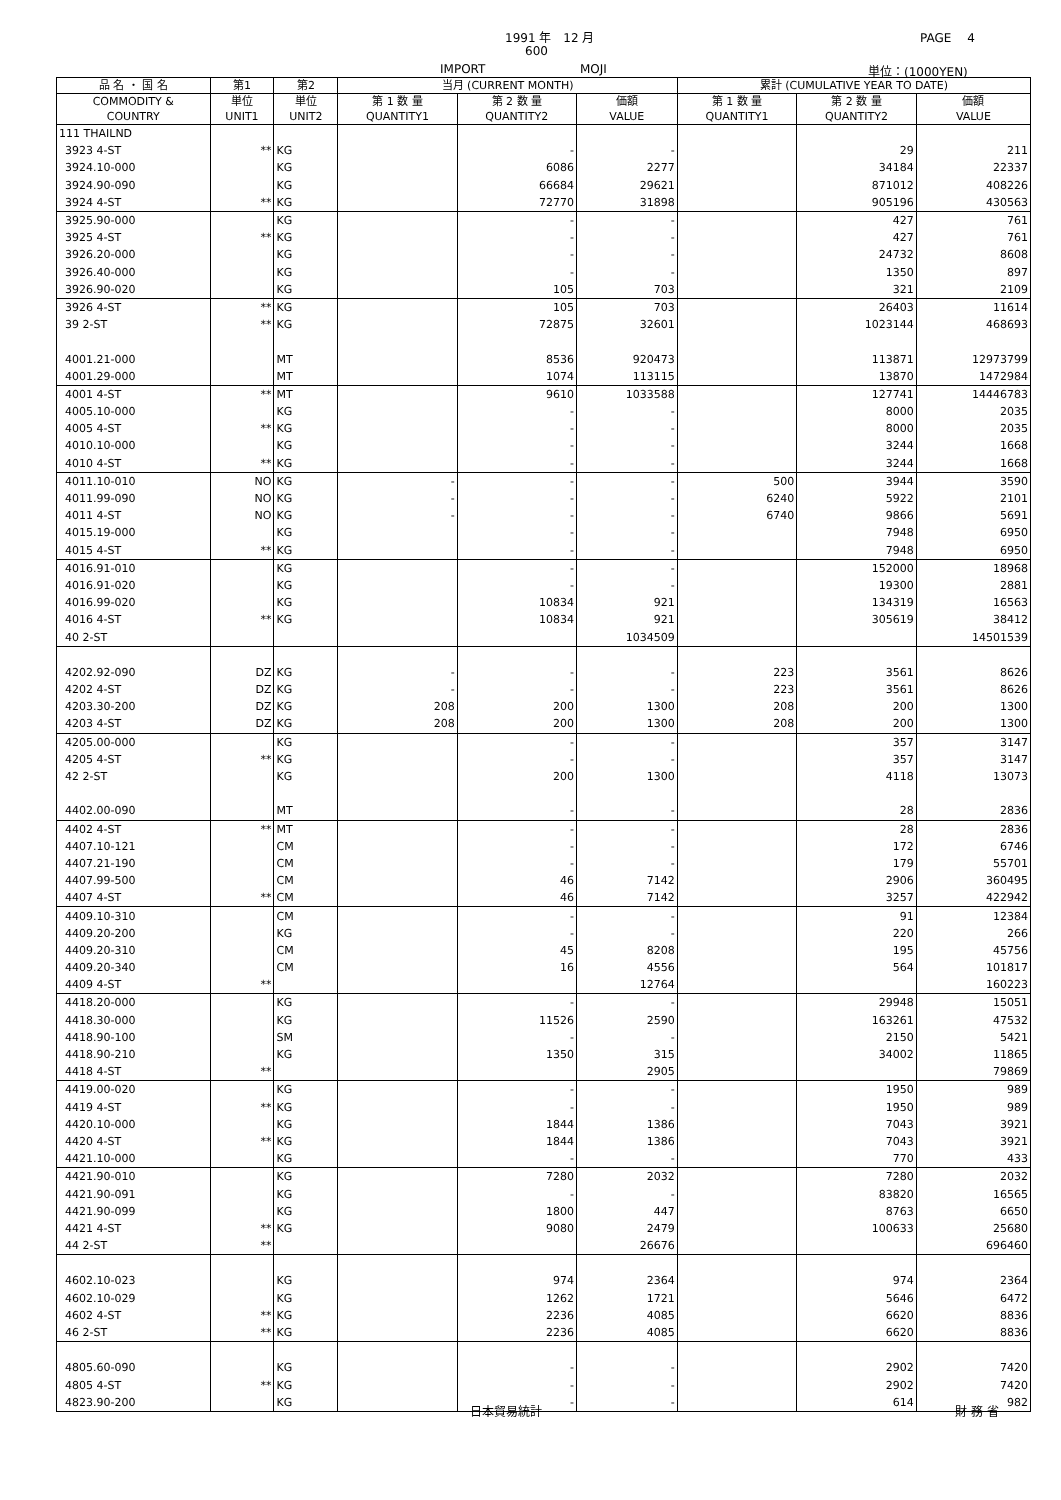1991 年　12 月 PAGE　 4
600
IMPORT MOJI 単位：(1000YEN)
| 品 名 ・ 国 名 | 第1 | 第2 | 当月 (CURRENT MONTH) | | | 累計 (CUMULATIVE YEAR TO DATE) | | |
| --- | --- | --- | --- | --- | --- | --- | --- | --- |
| COMMODITY & COUNTRY | 単位 UNIT1 | 単位 UNIT2 | 第 1 数 量 QUANTITY1 | 第 2 数 量 QUANTITY2 | 価額 VALUE | 第 1 数 量 QUANTITY1 | 第 2 数 量 QUANTITY2 | 価額 VALUE |
| 111 THAILND | | | | | | | | |
| 3923 4-ST | ** | KG | | - | - | | 29 | 211 |
| 3924.10-000 | | KG | | 6086 | 2277 | | 34184 | 22337 |
| 3924.90-090 | | KG | | 66684 | 29621 | | 871012 | 408226 |
| 3924 4-ST | ** | KG | | 72770 | 31898 | | 905196 | 430563 |
| 3925.90-000 | | KG | | - | - | | 427 | 761 |
| 3925 4-ST | ** | KG | | - | - | | 427 | 761 |
| 3926.20-000 | | KG | | - | - | | 24732 | 8608 |
| 3926.40-000 | | KG | | - | - | | 1350 | 897 |
| 3926.90-020 | | KG | | 105 | 703 | | 321 | 2109 |
| 3926 4-ST | ** | KG | | 105 | 703 | | 26403 | 11614 |
| 39 2-ST | ** | KG | | 72875 | 32601 | | 1023144 | 468693 |
| 4001.21-000 | | MT | | 8536 | 920473 | | 113871 | 12973799 |
| 4001.29-000 | | MT | | 1074 | 113115 | | 13870 | 1472984 |
| 4001 4-ST | ** | MT | | 9610 | 1033588 | | 127741 | 14446783 |
| 4005.10-000 | | KG | | - | - | | 8000 | 2035 |
| 4005 4-ST | ** | KG | | - | - | | 8000 | 2035 |
| 4010.10-000 | | KG | | - | - | | 3244 | 1668 |
| 4010 4-ST | ** | KG | | - | - | | 3244 | 1668 |
| 4011.10-010 | NO | KG | - | - | - | 500 | 3944 | 3590 |
| 4011.99-090 | NO | KG | - | - | - | 6240 | 5922 | 2101 |
| 4011 4-ST | NO | KG | - | - | - | 6740 | 9866 | 5691 |
| 4015.19-000 | | KG | | - | - | | 7948 | 6950 |
| 4015 4-ST | ** | KG | | - | - | | 7948 | 6950 |
| 4016.91-010 | | KG | | - | - | | 152000 | 18968 |
| 4016.91-020 | | KG | | - | - | | 19300 | 2881 |
| 4016.99-020 | | KG | | 10834 | 921 | | 134319 | 16563 |
| 4016 4-ST | ** | KG | | 10834 | 921 | | 305619 | 38412 |
| 40 2-ST | | | | | 1034509 | | | 14501539 |
| 4202.92-090 | DZ | KG | - | - | - | 223 | 3561 | 8626 |
| 4202 4-ST | DZ | KG | - | - | - | 223 | 3561 | 8626 |
| 4203.30-200 | DZ | KG | 208 | 200 | 1300 | 208 | 200 | 1300 |
| 4203 4-ST | DZ | KG | 208 | 200 | 1300 | 208 | 200 | 1300 |
| 4205.00-000 | | KG | | - | - | | 357 | 3147 |
| 4205 4-ST | ** | KG | | - | - | | 357 | 3147 |
| 42 2-ST | | KG | | 200 | 1300 | | 4118 | 13073 |
| 4402.00-090 | | MT | | - | - | | 28 | 2836 |
| 4402 4-ST | ** | MT | | - | - | | 28 | 2836 |
| 4407.10-121 | | CM | | - | - | | 172 | 6746 |
| 4407.21-190 | | CM | | - | - | | 179 | 55701 |
| 4407.99-500 | | CM | | 46 | 7142 | | 2906 | 360495 |
| 4407 4-ST | ** | CM | | 46 | 7142 | | 3257 | 422942 |
| 4409.10-310 | | CM | | - | - | | 91 | 12384 |
| 4409.20-200 | | KG | | - | - | | 220 | 266 |
| 4409.20-310 | | CM | | 45 | 8208 | | 195 | 45756 |
| 4409.20-340 | | CM | | 16 | 4556 | | 564 | 101817 |
| 4409 4-ST | ** | | | | 12764 | | | 160223 |
| 4418.20-000 | | KG | | - | - | | 29948 | 15051 |
| 4418.30-000 | | KG | | 11526 | 2590 | | 163261 | 47532 |
| 4418.90-100 | | SM | | - | - | | 2150 | 5421 |
| 4418.90-210 | | KG | | 1350 | 315 | | 34002 | 11865 |
| 4418 4-ST | ** | | | | 2905 | | | 79869 |
| 4419.00-020 | | KG | | - | - | | 1950 | 989 |
| 4419 4-ST | ** | KG | | - | - | | 1950 | 989 |
| 4420.10-000 | | KG | | 1844 | 1386 | | 7043 | 3921 |
| 4420 4-ST | ** | KG | | 1844 | 1386 | | 7043 | 3921 |
| 4421.10-000 | | KG | | - | - | | 770 | 433 |
| 4421.90-010 | | KG | | 7280 | 2032 | | 7280 | 2032 |
| 4421.90-091 | | KG | | - | - | | 83820 | 16565 |
| 4421.90-099 | | KG | | 1800 | 447 | | 8763 | 6650 |
| 4421 4-ST | ** | KG | | 9080 | 2479 | | 100633 | 25680 |
| 44 2-ST | ** | | | | 26676 | | | 696460 |
| 4602.10-023 | | KG | | 974 | 2364 | | 974 | 2364 |
| 4602.10-029 | | KG | | 1262 | 1721 | | 5646 | 6472 |
| 4602 4-ST | ** | KG | | 2236 | 4085 | | 6620 | 8836 |
| 46 2-ST | ** | KG | | 2236 | 4085 | | 6620 | 8836 |
| 4805.60-090 | | KG | | - | - | | 2902 | 7420 |
| 4805 4-ST | ** | KG | | - | - | | 2902 | 7420 |
| 4823.90-200 | | KG | | - | - | | 614 | 982 |
日本貿易統計 財 務 省